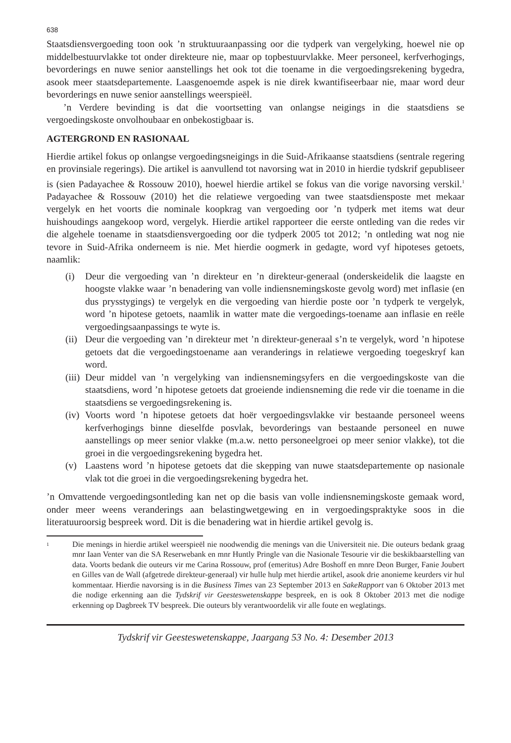638
Staatsdiensvergoeding toon ook ’n struktuuraanpassing oor die tydperk van vergelyking, hoewel nie op middelbestuurvlakke tot onder direkteure nie, maar op topbestuurvlakke. Meer personeel, kerfverhogings, bevorderings en nuwe senior aanstellings het ook tot die toename in die vergoedingsrekening bygedra, asook meer staatsdepartemente. Laasgenoemde aspek is nie direk kwantifiseerbaar nie, maar word deur bevorderings en nuwe senior aanstellings weerspieël.
’n Verdere bevinding is dat die voortsetting van onlangse neigings in die staatsdiens se vergoedingskoste onvolhoubaar en onbekostigbaar is.
AGTERGROND EN RASIONAAL
Hierdie artikel fokus op onlangse vergoedingsneigings in die Suid-Afrikaanse staatsdiens (sentrale regering en provinsiale regerings). Die artikel is aanvullend tot navorsing wat in 2010 in hierdie tydskrif gepubliseer is (sien Padayachee & Rossouw 2010), hoewel hierdie artikel se fokus van die vorige navorsing verskil.<sup>1</sup> Padayachee & Rossouw (2010) het die relatiewe vergoeding van twee staatsdiensposte met mekaar vergelyk en het voorts die nominale koopkrag van vergoeding oor ’n tydperk met items wat deur huishoudings aangekoop word, vergelyk. Hierdie artikel rapporteer die eerste ontleding van die redes vir die algehele toename in staatsdiensvergoeding oor die tydperk 2005 tot 2012; ’n ontleding wat nog nie tevore in Suid-Afrika onderneem is nie. Met hierdie oogmerk in gedagte, word vyf hipoteses getoets, naamlik:
(i) Deur die vergoeding van ’n direkteur en ’n direkteur-generaal (onderskeidelik die laagste en hoogste vlakke waar ’n benadering van volle indiensnemingskoste gevolg word) met inflasie (en dus prysstygings) te vergelyk en die vergoeding van hierdie poste oor ’n tydperk te vergelyk, word ’n hipotese getoets, naamlik in watter mate die vergoedings-toename aan inflasie en reële vergoedingsaanpassings te wyte is.
(ii) Deur die vergoeding van ’n direkteur met ’n direkteur-generaal s’n te vergelyk, word ’n hipotese getoets dat die vergoedingstoename aan veranderings in relatiewe vergoeding toegeskryf kan word.
(iii) Deur middel van ’n vergelyking van indiensnemingsyfers en die vergoedingskoste van die staatsdiens, word ’n hipotese getoets dat groeiende indiensneming die rede vir die toename in die staatsdiens se vergoedingsrekening is.
(iv) Voorts word ’n hipotese getoets dat hoër vergoedingsvlakke vir bestaande personeel weens kerfverhogings binne dieselfde posvlak, bevorderings van bestaande personeel en nuwe aanstellings op meer senior vlakke (m.a.w. netto personeelgroei op meer senior vlakke), tot die groei in die vergoedingsrekening bygedra het.
(v) Laastens word ’n hipotese getoets dat die skepping van nuwe staatsdepartemente op nasionale vlak tot die groei in die vergoedingsrekening bygedra het.
’n Omvattende vergoedingsontleding kan net op die basis van volle indiensnemingskoste gemaak word, onder meer weens veranderings aan belastingwetgewing en in vergoedingspraktyke soos in die literatuuroorsig bespreek word. Dit is die benadering wat in hierdie artikel gevolg is.
<sup>1</sup> Die menings in hierdie artikel weerspieël nie noodwendig die menings van die Universiteit nie. Die outeurs bedank graag mnr Iaan Venter van die SA Reserwebank en mnr Huntly Pringle van die Nasionale Tesourie vir die beskikbaarstelling van data. Voorts bedank die outeurs vir me Carina Rossouw, prof (emeritus) Adre Boshoff en mnre Deon Burger, Fanie Joubert en Gilles van de Wall (afgetrede direkteur-generaal) vir hulle hulp met hierdie artikel, asook drie anonieme keurders vir hul kommentaar. Hierdie navorsing is in die Business Times van 23 September 2013 en SakeRapport van 6 Oktober 2013 met die nodige erkenning aan die Tydskrif vir Geesteswetenskappe bespreek, en is ook 8 Oktober 2013 met die nodige erkenning op Dagbreek TV bespreek. Die outeurs bly verantwoordelik vir alle foute en weglatings.
Tydskrif vir Geesteswetenskappe, Jaargang 53 No. 4: Desember 2013